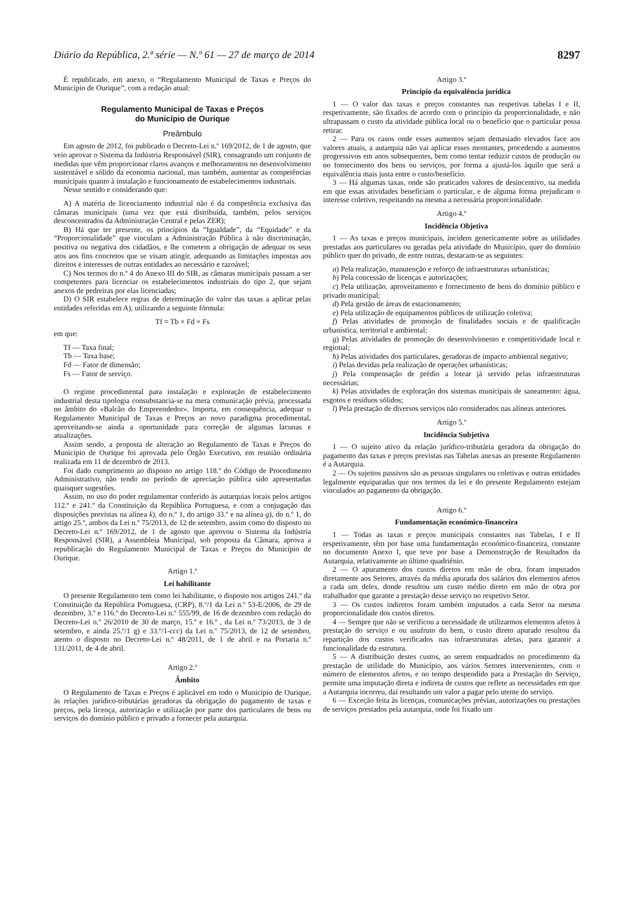Diário da República, 2.ª série — N.º 61 — 27 de março de 2014 8297
É republicado, em anexo, o “Regulamento Municipal de Taxas e Preços do Município de Ourique”, com a redação atual:
Regulamento Municipal de Taxas e Preços
do Município de Ourique
Preâmbulo
Em agosto de 2012, foi publicado o Decreto-Lei n.º 169/2012, de 1 de agosto, que veio aprovar o Sistema da Indústria Responsável (SIR), consagrando um conjunto de medidas que vêm proporcionar claros avanços e melhoramentos no desenvolvimento sustentável e sólido da economia nacional, mas também, aumentar as competências municipais quanto à instalação e funcionamento de estabelecimentos industriais.
Nesse sentido e considerando que:
A) A matéria de licenciamento industrial não é da competência exclusiva das câmaras municipais (uma vez que está distribuída, também, pelos serviços desconcentrados da Administração Central e pelas ZER);
B) Há que ter presente, os princípios da “Igualdade”, da “Equidade” e da “Proporcionalidade” que vinculam a Administração Pública à não discriminação, positiva ou negativa dos cidadãos, e lhe cometem a obrigação de adequar os seus atos aos fins concretos que se visam atingir, adequando as limitações impostas aos direitos e interesses de outras entidades ao necessário e razoável;
C) Nos termos do n.º 4 do Anexo III do SIR, as câmaras municipais passam a ser competentes para licenciar os estabelecimentos industriais do tipo 2, que sejam anexos de pedreiras por elas licenciadas;
D) O SIR estabelece regras de determinação do valor das taxas a aplicar pelas entidades referidas em A), utilizando a seguinte fórmula:
Tf = Tb × Fd × Fs
em que:
Tf — Taxa final;
Tb — Taxa base;
Fd — Fator de dimensão;
Fs — Fator de serviço.
O regime procedimental para instalação e exploração de estabelecimento industrial desta tipologia consubstancia-se na mera comunicação prévia, processada no âmbito do «Balcão do Empreendedor». Importa, em consequência, adequar o Regulamento Municipal de Taxas e Preços ao novo paradigma procedimental, aproveitando-se ainda a oportunidade para correção de algumas lacunas e atualizações.
Assim sendo, a proposta de alteração ao Regulamento de Taxas e Preços do Município de Ourique foi aprovada pelo Órgão Executivo, em reunião ordinária realizada em 11 de dezembro de 2013.
Foi dado cumprimento ao disposto no artigo 118.º do Código de Procedimento Administrativo, não tendo no período de apreciação pública sido apresentadas quaisquer sugestões.
Assim, no uso do poder regulamentar conferido às autarquias locais pelos artigos 112.º e 241.º da Constituição da República Portuguesa, e com a conjugação das disposições previstas na alínea k), do n.º 1, do artigo 33.º e na alínea g), do n.º 1, do artigo 25.º, ambos da Lei n.º 75/2013, de 12 de setembro, assim como do disposto no Decreto-Lei n.º 169/2012, de 1 de agosto que aprovou o Sistema da Indústria Responsável (SIR), a Assembleia Municipal, sob proposta da Câmara, aprova a republicação do Regulamento Municipal de Taxas e Preços do Município de Ourique.
Artigo 1.º
Lei habilitante
O presente Regulamento tem como lei habilitante, o disposto nos artigos 241.º da Constituição da República Portuguesa, (CRP), 8.º/1 da Lei n.º 53-E/2006, de 29 de dezembro, 3.º e 116.º do Decreto-Lei n.º 555/99, de 16 de dezembro com redação do Decreto-Lei n.º 26/2010 de 30 de março, 15.º e 16.º , da Lei n.º 73/2013, de 3 de setembro, e ainda 25.º/1 g) e 33.º/1-ccc) da Lei n.º 75/2013, de 12 de setembro, atento o disposto no Decreto-Lei n.º 48/2011, de 1 de abril e na Portaria n.º 131/2011, de 4 de abril.
Artigo 2.º
Âmbito
O Regulamento de Taxas e Preços é aplicável em todo o Município de Ourique, às relações jurídico-tributárias geradoras da obrigação do pagamento de taxas e preços, pela licença, autorização e utilização por parte dos particulares de bens ou serviços do domínio público e privado a fornecer pela autarquia.
Artigo 3.º
Princípio da equivalência jurídica
1 — O valor das taxas e preços constantes nas respetivas tabelas I e II, respetivamente, são fixados de acordo com o princípio da proporcionalidade, e não ultrapassam o custo da atividade pública local ou o benefício que o particular possa retirar.
2 — Para os casos onde esses aumentos sejam demasiado elevados face aos valores atuais, a autarquia não vai aplicar esses montantes, procedendo a aumentos progressivos em anos subsequentes, bem como tentar reduzir custos de produção ou no fornecimento dos bens ou serviços, por forma a ajustá-los àquilo que será a equivalência mais justa entre o custo/benefício.
3 — Há algumas taxas, onde são praticados valores de desincentivo, na medida em que essas atividades beneficiam o particular, e de alguma forma prejudicam o interesse coletivo, respeitando na mesma a necessária proporcionalidade.
Artigo 4.º
Incidência Objetiva
1 — As taxas e preços municipais, incidem genericamente sobre as utilidades prestadas aos particulares ou geradas pela atividade do Município, quer do domínio público quer do privado, de entre outras, destacam-se as seguintes:
a) Pela realização, manutenção e reforço de infraestruturas urbanísticas;
b) Pela concessão de licenças e autorizações;
c) Pela utilização, aproveitamento e fornecimento de bens do domínio público e privado municipal;
d) Pela gestão de áreas de estacionamento;
e) Pela utilização de equipamentos públicos de utilização coletiva;
f) Pelas atividades de promoção de finalidades sociais e de qualificação urbanística, territorial e ambiental;
g) Pelas atividades de promoção do desenvolvimento e competitividade local e regional;
h) Pelas atividades dos particulares, geradoras de impacto ambiental negativo;
i) Pelas devidas pela realização de operações urbanísticas;
j) Pela compensação de prédio a lotear já servido pelas infraestruturas necessárias;
k) Pelas atividades de exploração dos sistemas municipais de saneamento: água, esgotos e resíduos sólidos;
l) Pela prestação de diversos serviços não considerados nas alíneas anteriores.
Artigo 5.º
Incidência Subjetiva
1 — O sujeito ativo da relação jurídico-tributária geradora da obrigação do pagamento das taxas e preços previstas nas Tabelas anexas ao presente Regulamento é a Autarquia.
2 — Os sujeitos passivos são as pessoas singulares ou coletivas e outras entidades legalmente equiparadas que nos termos da lei e do presente Regulamento estejam vinculados ao pagamento da obrigação.
Artigo 6.º
Fundamentação económico-financeira
1 — Todas as taxas e preços municipais constantes nas Tabelas, I e II respetivamente, têm por base uma fundamentação económico-financeira, constante no documento Anexo I, que teve por base a Demonstração de Resultados da Autarquia, relativamente ao último quadriénio.
2 — O apuramento dos custos diretos em mão de obra, foram imputados diretamente aos Setores, através da média apurada dos salários dos elementos afetos a cada um deles, donde resultou um custo médio direto em mão de obra por trabalhador que garante a prestação desse serviço no respetivo Setor.
3 — Os custos indiretos foram também imputados a cada Setor na mesma proporcionalidade dos custos diretos.
4 — Sempre que não se verificou a necessidade de utilizarmos elementos afetos à prestação do serviço e ou usufruto do bem, o custo direto apurado resultou da repartição dos custos verificados nas infraestruturas afetas, para garantir a funcionalidade da estrutura.
5 — A distribuição destes custos, ao serem enquadrados no procedimento da prestação de utilidade do Município, aos vários Setores intervenientes, com o número de elementos afetos, e no tempo despendido para a Prestação do Serviço, permite uma imputação direta e indireta de custos que reflete as necessidades em que a Autarquia incorreu, daí resultando um valor a pagar pelo utente do serviço.
6 — Exceção feita às licenças, comunicações prévias, autorizações ou prestações de serviços prestados pela autarquia, onde foi fixado um